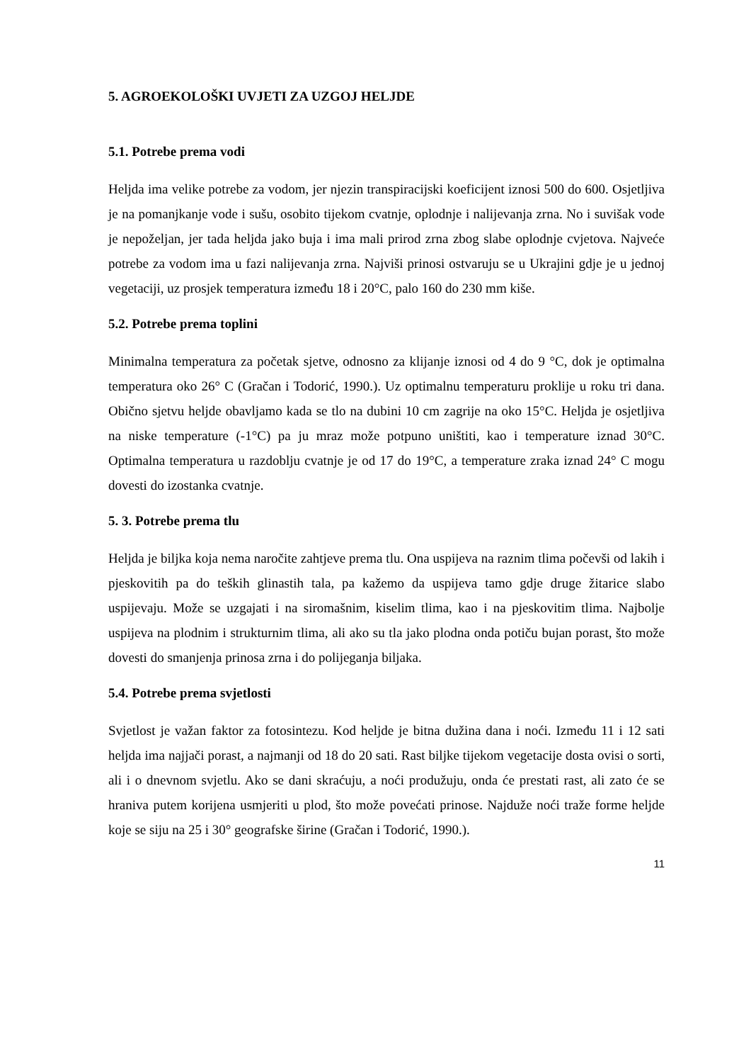5. AGROEKOLOŠKI UVJETI ZA UZGOJ HELJDE
5.1. Potrebe prema vodi
Heljda ima velike potrebe za vodom, jer njezin transpiracijski koeficijent iznosi 500 do 600. Osjetljiva je na pomanjkanje vode i sušu, osobito tijekom cvatnje, oplodnje i nalijevanja zrna. No i suvišak vode je nepoželjan, jer tada heljda jako buja i ima mali prirod zrna zbog slabe oplodnje cvjetova. Najveće potrebe za vodom ima u fazi nalijevanja zrna. Najviši prinosi ostvaruju se u Ukrajini gdje je u jednoj vegetaciji, uz prosjek temperatura između 18 i 20°C, palo 160 do 230 mm kiše.
5.2. Potrebe prema toplini
Minimalna temperatura za početak sjetve, odnosno za klijanje iznosi od 4 do 9 °C, dok je optimalna temperatura oko 26° C (Gračan i Todorić, 1990.). Uz optimalnu temperaturu proklije u roku tri dana. Obično sjetvu heljde obavljamo kada se tlo na dubini 10 cm zagrije na oko 15°C. Heljda je osjetljiva na niske temperature (-1°C) pa ju mraz može potpuno uništiti, kao i temperature iznad 30°C. Optimalna temperatura u razdoblju cvatnje je od 17 do 19°C, a temperature zraka iznad 24° C mogu dovesti do izostanka cvatnje.
5. 3. Potrebe prema tlu
Heljda je biljka koja nema naročite zahtjeve prema tlu. Ona uspijeva na raznim tlima počevši od lakih i pjeskovitih pa do teških glinastih tala, pa kažemo da uspijeva tamo gdje druge žitarice slabo uspijevaju. Može se uzgajati i na siromašnim, kiselim tlima, kao i na pjeskovitim tlima. Najbolje uspijeva na plodnim i strukturnim tlima, ali ako su tla jako plodna onda potiču bujan porast, što može dovesti do smanjenja prinosa zrna i do polijeganja biljaka.
5.4. Potrebe prema svjetlosti
Svjetlost je važan faktor za fotosintezu. Kod heljde je bitna dužina dana i noći. Između 11 i 12 sati heljda ima najjači porast, a najmanji od 18 do 20 sati. Rast biljke tijekom vegetacije dosta ovisi o sorti, ali i o dnevnom svjetlu. Ako se dani skraćuju, a noći produžuju, onda će prestati rast, ali zato će se hraniva putem korijena usmjeriti u plod, što može povećati prinose. Najduže noći traže forme heljde koje se siju na 25 i 30° geografske širine (Gračan i Todorić, 1990.).
11